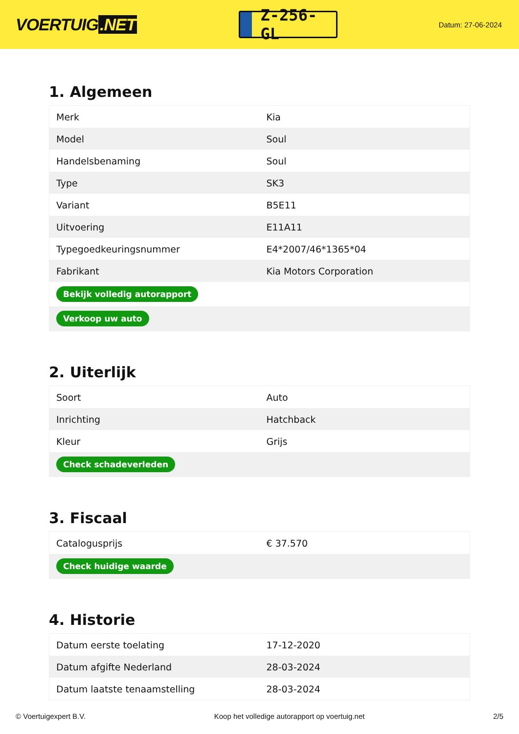VOERTUIG.NET
Z-256-GL
Datum: 27-06-2024
1. Algemeen
| Merk | Kia |
| Model | Soul |
| Handelsbenaming | Soul |
| Type | SK3 |
| Variant | B5E11 |
| Uitvoering | E11A11 |
| Typegoedkeuringsnummer | E4*2007/46*1365*04 |
| Fabrikant | Kia Motors Corporation |
| Bekijk volledig autorapport | |
| Verkoop uw auto | |
2. Uiterlijk
| Soort | Auto |
| Inrichting | Hatchback |
| Kleur | Grijs |
| Check schadeverleden | |
3. Fiscaal
| Catalogusprijs | € 37.570 |
| Check huidige waarde | |
4. Historie
| Datum eerste toelating | 17-12-2020 |
| Datum afgifte Nederland | 28-03-2024 |
| Datum laatste tenaamstelling | 28-03-2024 |
© Voertuigexpert B.V. Koop het volledige autorapport op voertuig.net 2/5